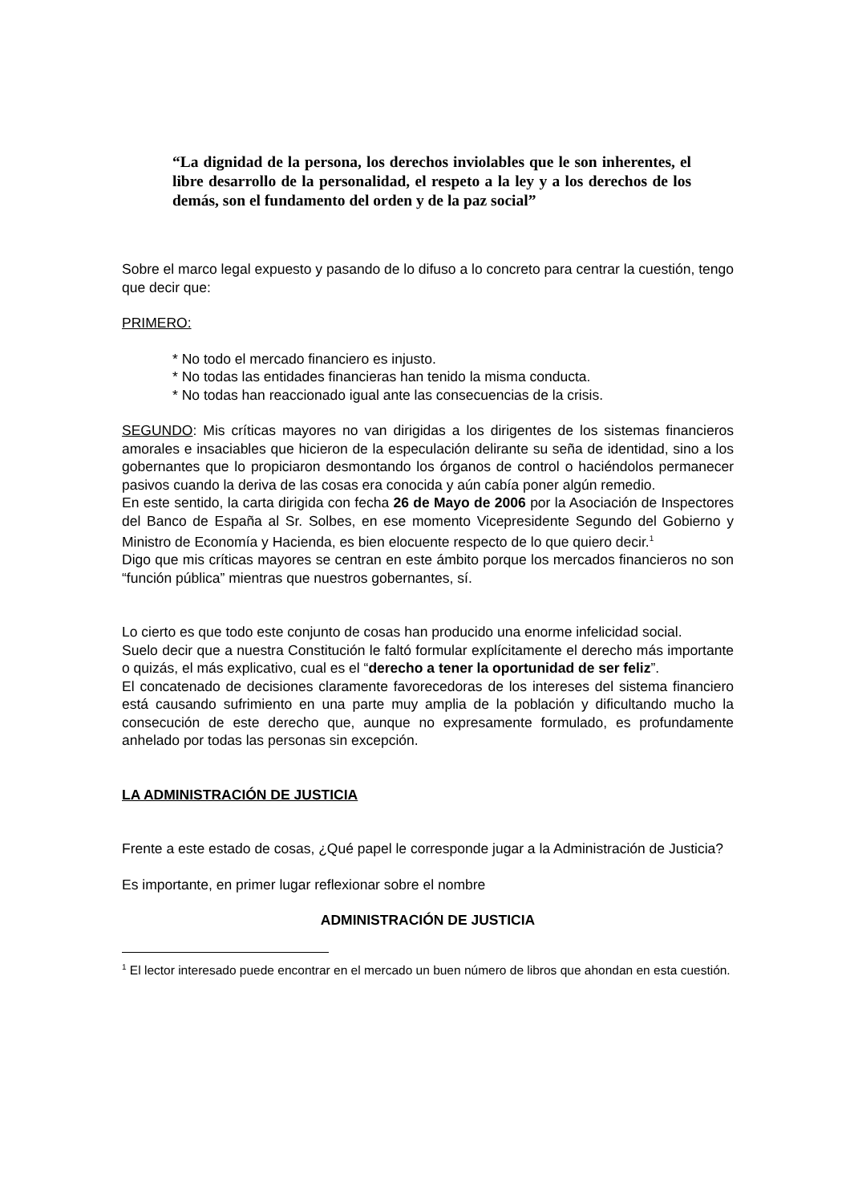“La dignidad de la persona, los derechos inviolables que le son inherentes, el libre desarrollo de la personalidad, el respeto a la ley y a los derechos de los demás, son el fundamento del orden y de la paz social”
Sobre el marco legal expuesto y pasando de lo difuso a lo concreto para centrar la cuestión, tengo que decir que:
PRIMERO:
* No todo el mercado financiero es injusto.
* No todas las entidades financieras han tenido la misma conducta.
* No todas han reaccionado igual ante las consecuencias de la crisis.
SEGUNDO: Mis críticas mayores no van dirigidas a los dirigentes de los sistemas financieros amorales e insaciables que hicieron de la especulación delirante su seña de identidad, sino a los gobernantes que lo propiciaron desmontando los órganos de control o haciéndolos permanecer pasivos cuando la deriva de las cosas era conocida y aún cabía poner algún remedio.
En este sentido, la carta dirigida con fecha 26 de Mayo de 2006 por la Asociación de Inspectores del Banco de España al Sr. Solbes, en ese momento Vicepresidente Segundo del Gobierno y Ministro de Economía y Hacienda, es bien elocuente respecto de lo que quiero decir.<sup>1</sup>
Digo que mis críticas mayores se centran en este ámbito porque los mercados financieros no son “función pública” mientras que nuestros gobernantes, sí.
Lo cierto es que todo este conjunto de cosas han producido una enorme infelicidad social.
Suelo decir que a nuestra Constitución le faltó formular explícitamente el derecho más importante o quizás, el más explicativo, cual es el “derecho a tener la oportunidad de ser feliz”.
El concatenado de decisiones claramente favorecedoras de los intereses del sistema financiero está causando sufrimiento en una parte muy amplia de la población y dificultando mucho la consecución de este derecho que, aunque no expresamente formulado, es profundamente anhelado por todas las personas sin excepción.
LA ADMINISTRACIÓN DE JUSTICIA
Frente a este estado de cosas, ¿Qué papel le corresponde jugar a la Administración de Justicia?
Es importante, en primer lugar reflexionar sobre el nombre
ADMINISTRACIÓN DE JUSTICIA
<sup>1</sup> El lector interesado puede encontrar en el mercado un buen número de libros que ahondan en esta cuestión.